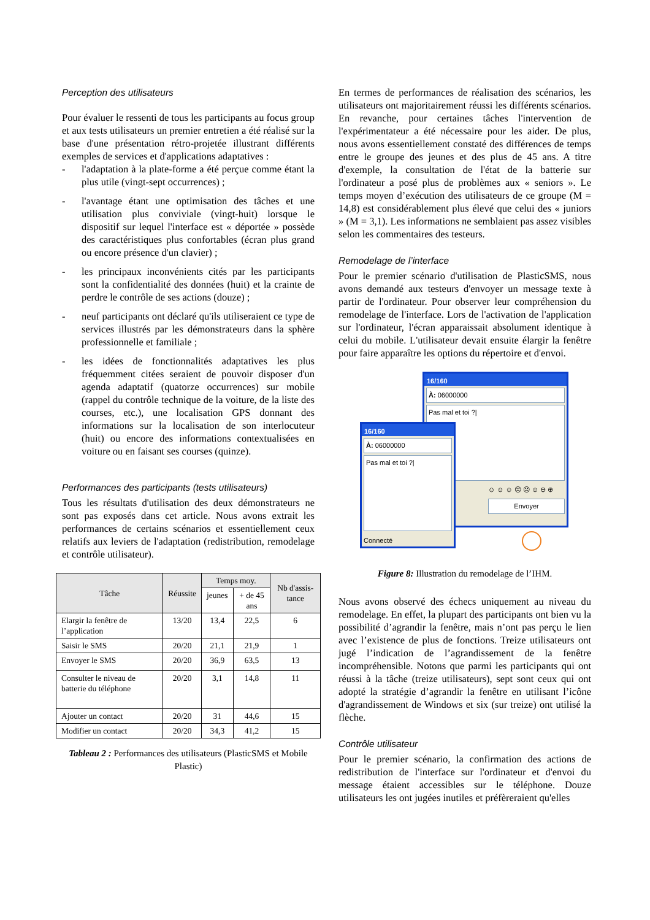Perception des utilisateurs
Pour évaluer le ressenti de tous les participants au focus group et aux tests utilisateurs un premier entretien a été réalisé sur la base d'une présentation rétro-projetée illustrant différents exemples de services et d'applications adaptatives :
- l'adaptation à la plate-forme a été perçue comme étant la plus utile (vingt-sept occurrences) ;
- l'avantage étant une optimisation des tâches et une utilisation plus conviviale (vingt-huit) lorsque le dispositif sur lequel l'interface est « déportée » possède des caractéristiques plus confortables (écran plus grand ou encore présence d'un clavier) ;
- les principaux inconvénients cités par les participants sont la confidentialité des données (huit) et la crainte de perdre le contrôle de ses actions (douze) ;
- neuf participants ont déclaré qu'ils utiliseraient ce type de services illustrés par les démonstrateurs dans la sphère professionnelle et familiale ;
- les idées de fonctionnalités adaptatives les plus fréquemment citées seraient de pouvoir disposer d'un agenda adaptatif (quatorze occurrences) sur mobile (rappel du contrôle technique de la voiture, de la liste des courses, etc.), une localisation GPS donnant des informations sur la localisation de son interlocuteur (huit) ou encore des informations contextualisées en voiture ou en faisant ses courses (quinze).
Performances des participants (tests utilisateurs)
Tous les résultats d'utilisation des deux démonstrateurs ne sont pas exposés dans cet article. Nous avons extrait les performances de certains scénarios et essentiellement ceux relatifs aux leviers de l'adaptation (redistribution, remodelage et contrôle utilisateur).
| Tâche | Réussite | Temps moy. | | Nb d'assis-tance |
| --- | --- | --- | --- | --- |
| | | jeunes | + de 45 ans | |
| Elargir la fenêtre de l’application | 13/20 | 13,4 | 22,5 | 6 |
| Saisir le SMS | 20/20 | 21,1 | 21,9 | 1 |
| Envoyer le SMS | 20/20 | 36,9 | 63,5 | 13 |
| Consulter le niveau de batterie du téléphone | 20/20 | 3,1 | 14,8 | 11 |
| Ajouter un contact | 20/20 | 31 | 44,6 | 15 |
| Modifier un contact | 20/20 | 34,3 | 41,2 | 15 |
Tableau 2 : Performances des utilisateurs (PlasticSMS et Mobile Plastic)
En termes de performances de réalisation des scénarios, les utilisateurs ont majoritairement réussi les différents scénarios. En revanche, pour certaines tâches l'intervention de l'expérimentateur a été nécessaire pour les aider. De plus, nous avons essentiellement constaté des différences de temps entre le groupe des jeunes et des plus de 45 ans. A titre d'exemple, la consultation de l'état de la batterie sur l'ordinateur a posé plus de problèmes aux « seniors ». Le temps moyen d’exécution des utilisateurs de ce groupe (M = 14,8) est considérablement plus élevé que celui des « juniors » (M = 3,1). Les informations ne semblaient pas assez visibles selon les commentaires des testeurs.
Remodelage de l’interface
Pour le premier scénario d'utilisation de PlasticSMS, nous avons demandé aux testeurs d'envoyer un message texte à partir de l'ordinateur. Pour observer leur compréhension du remodelage de l'interface. Lors de l'activation de l'application sur l'ordinateur, l'écran apparaissait absolument identique à celui du mobile. L'utilisateur devait ensuite élargir la fenêtre pour faire apparaître les options du répertoire et d'envoi.
16/160
À: 06000000
Pas mal et toi ?|
☺ ☺ ☺ ☹ ☹ ☺ ⊖ ⊕
Envoyer
16/160
À: 06000000
Pas mal et toi ?|
Connecté
Figure 8: Illustration du remodelage de l’IHM.
Nous avons observé des échecs uniquement au niveau du remodelage. En effet, la plupart des participants ont bien vu la possibilité d’agrandir la fenêtre, mais n’ont pas perçu le lien avec l’existence de plus de fonctions. Treize utilisateurs ont jugé l’indication de l’agrandissement de la fenêtre incompréhensible. Notons que parmi les participants qui ont réussi à la tâche (treize utilisateurs), sept sont ceux qui ont adopté la stratégie d’agrandir la fenêtre en utilisant l’icône d'agrandissement de Windows et six (sur treize) ont utilisé la flèche.
Contrôle utilisateur
Pour le premier scénario, la confirmation des actions de redistribution de l'interface sur l'ordinateur et d'envoi du message étaient accessibles sur le téléphone. Douze utilisateurs les ont jugées inutiles et préfèreraient qu'elles